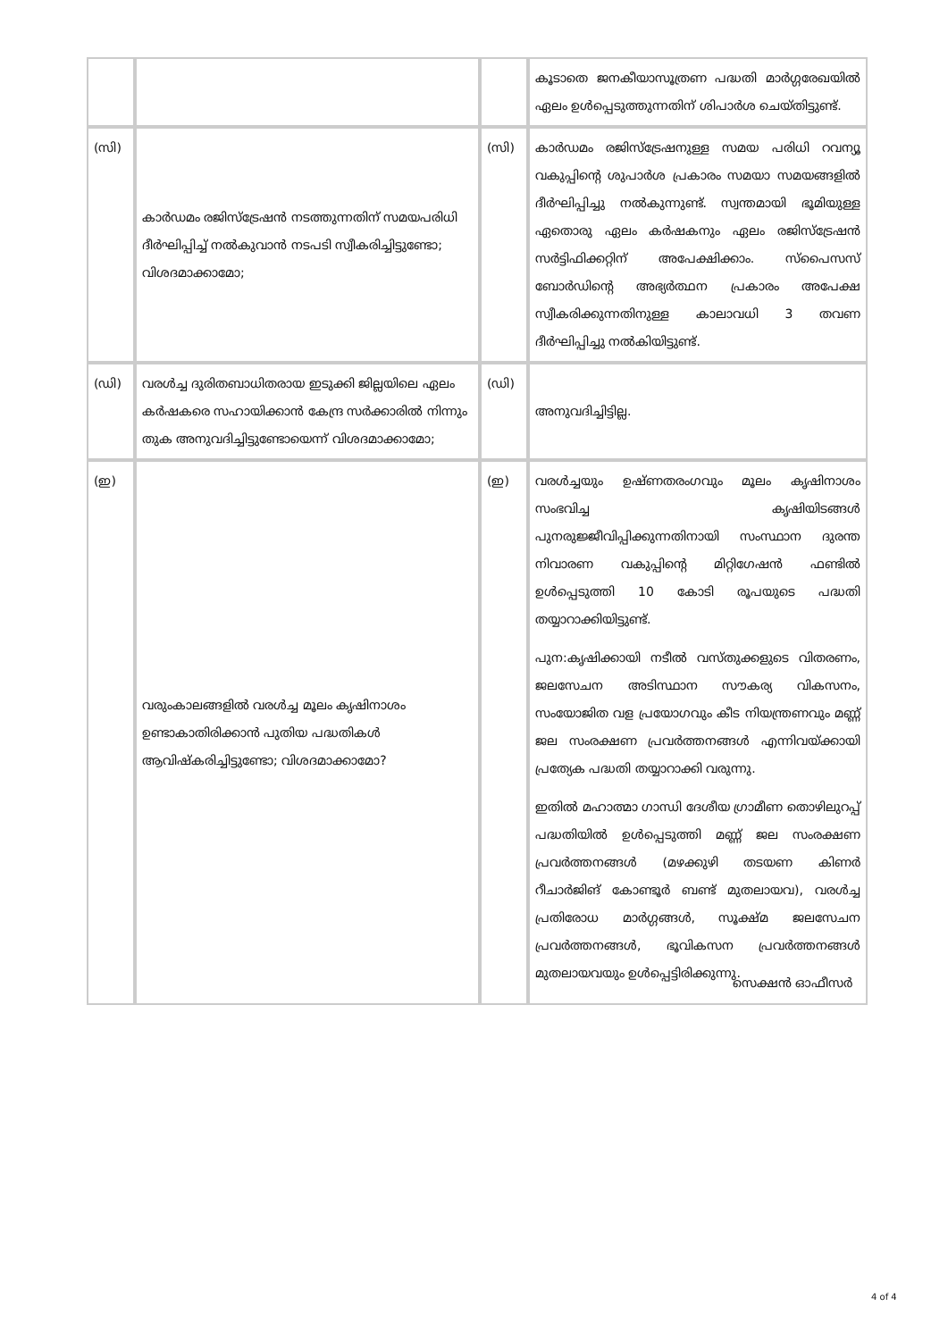| | | | കൂടാതെ ജനകീയാസൂത്രണ പദ്ധതി മാർഗ്ഗരേഖയിൽ ഏലം ഉൾപ്പെടുത്തുന്നതിന് ശിപാർശ ചെയ്തിട്ടുണ്ട്. |
| (സി) | കാർഡമം രജിസ്ട്രേഷൻ നടത്തുന്നതിന് സമയപരിധി ദീർഘിപ്പിച്ച് നൽകുവാൻ നടപടി സ്വീകരിച്ചിട്ടുണ്ടോ; വിശദമാക്കാമോ; | (സി) | കാർഡമം രജിസ്ട്രേഷനുള്ള സമയ പരിധി റവന്യൂ വകുപ്പിന്റെ ശുപാർശ പ്രകാരം സമയാ സമയങ്ങളിൽ ദീർഘിപ്പിച്ചു നൽകുന്നുണ്ട്. സ്വന്തമായി ഭൂമിയുള്ള ഏതൊരു ഏലം കർഷകനും ഏലം രജിസ്ട്രേഷൻ സർട്ടിഫിക്കറ്റിന് അപേക്ഷിക്കാം. സ്പൈസസ് ബോർഡിന്റെ അഭ്യർത്ഥന പ്രകാരം അപേക്ഷ സ്വീകരിക്കുന്നതിനുള്ള കാലാവധി 3 തവണ ദീർഘിപ്പിച്ചു നൽകിയിട്ടുണ്ട്. |
| (ഡി) | വരൾച്ച ദുരിതബാധിതരായ ഇടുക്കി ജില്ലയിലെ ഏലം കർഷകരെ സഹായിക്കാൻ കേന്ദ്ര സർക്കാരിൽ നിന്നും തുക അനുവദിച്ചിട്ടുണ്ടോയെന്ന് വിശദമാക്കാമോ; | (ഡി) | അനുവദിച്ചിട്ടില്ല. |
| (ഇ) | വരുംകാലങ്ങളിൽ വരൾച്ച മൂലം കൃഷിനാശം ഉണ്ടാകാതിരിക്കാൻ പുതിയ പദ്ധതികൾ ആവിഷ്കരിച്ചിട്ടുണ്ടോ; വിശദമാക്കാമോ? | (ഇ) | വരൾച്ചയും ഉഷ്ണതരംഗവും മൂലം കൃഷിനാശം സംഭവിച്ച കൃഷിയിടങ്ങൾ പുനരുജ്ജീവിപ്പിക്കുന്നതിനായി സംസ്ഥാന ദുരന്ത നിവാരണ വകുപ്പിന്റെ മിറ്റിഗേഷൻ ഫണ്ടിൽ ഉൾപ്പെടുത്തി 10 കോടി രൂപയുടെ പദ്ധതി തയ്യാറാക്കിയിട്ടുണ്ട്. പുന:കൃഷിക്കായി നടീൽ വസ്തുക്കളുടെ വിതരണം, ജലസേചന അടിസ്ഥാന സൗകര്യ വികസനം, സംയോജിത വള പ്രയോഗവും കീട നിയന്ത്രണവും മണ്ണ് ജല സംരക്ഷണ പ്രവർത്തനങ്ങൾ എന്നിവയ്ക്കായി പ്രത്യേക പദ്ധതി തയ്യാറാക്കി വരുന്നു. ഇതിൽ മഹാത്മാ ഗാന്ധി ദേശീയ ഗ്രാമീണ തൊഴിലുറപ്പ് പദ്ധതിയിൽ ഉൾപ്പെടുത്തി മണ്ണ് ജല സംരക്ഷണ പ്രവർത്തനങ്ങൾ (മഴക്കുഴി തടയണ കിണർ റീചാർജിങ് കോണ്ടൂർ ബണ്ട് മുതലായവ), വരൾച്ച പ്രതിരോധ മാർഗ്ഗങ്ങൾ, സൂക്ഷ്മ ജലസേചന പ്രവർത്തനങ്ങൾ, ഭൂവികസന പ്രവർത്തനങ്ങൾ മുതലായവയും ഉൾപ്പെട്ടിരിക്കുന്നു. |
സെക്ഷൻ ഓഫീസർ
4 of 4